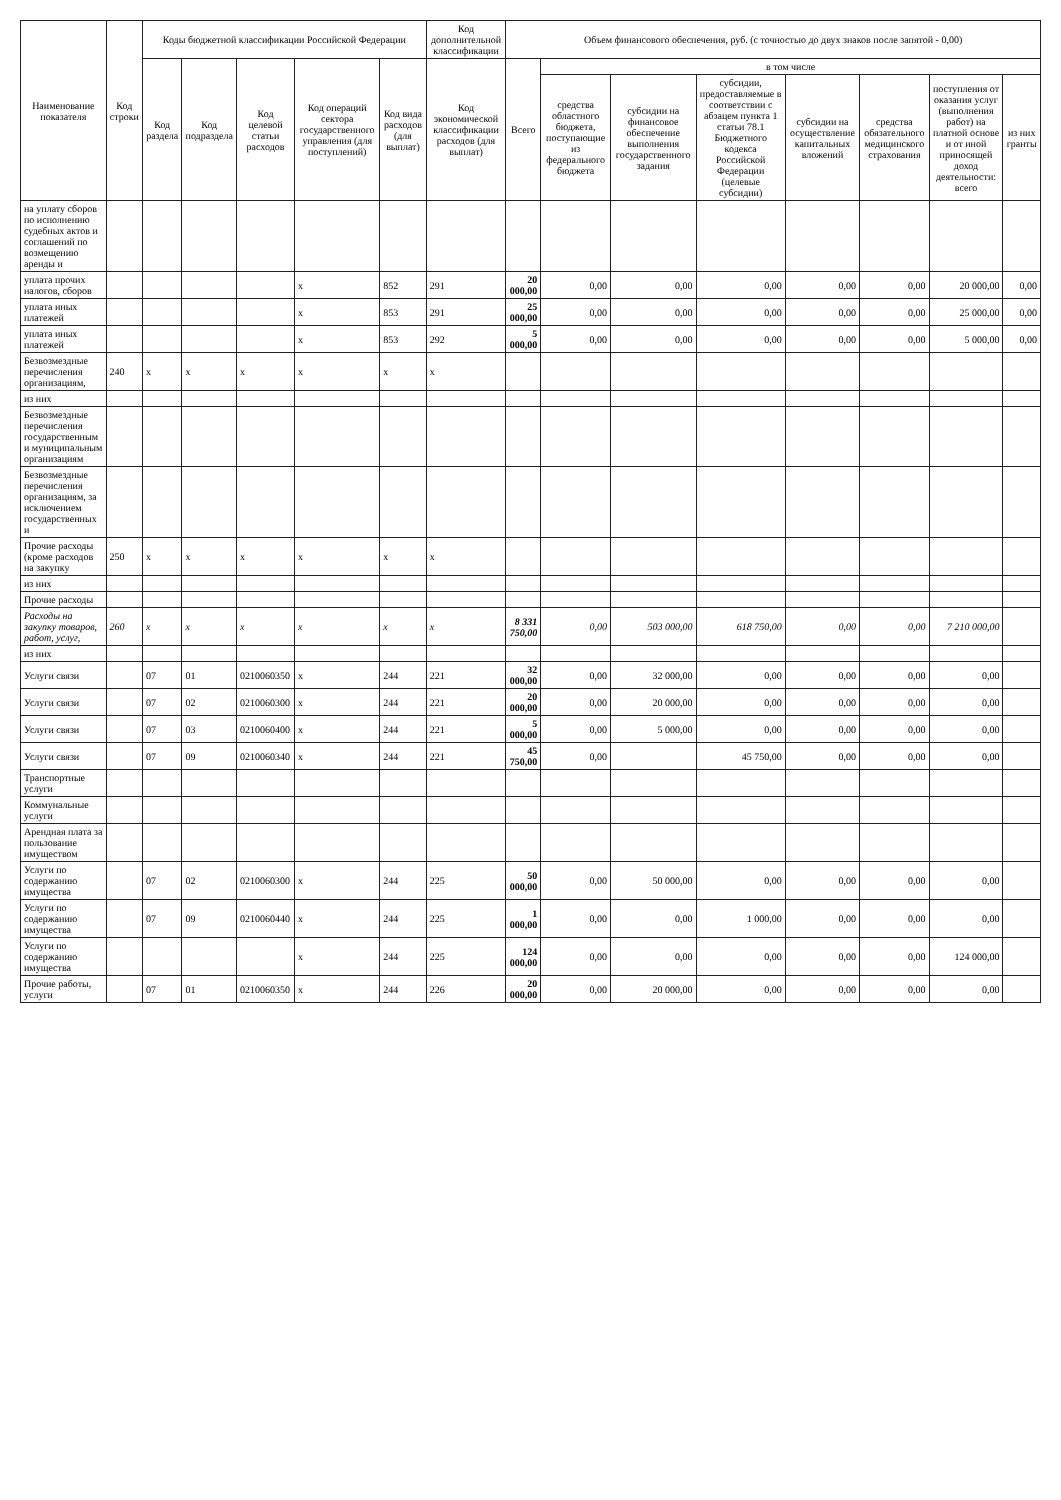| Наименование показателя | Код строки | Коды бюджетной классификации Российской Федерации | | | | | Код дополнительной классификации | Объем финансового обеспечения, руб. (с точностью до двух знаков после запятой - 0,00) | | | | | | | |
| --- | --- | --- | --- | --- | --- | --- | --- | --- | --- | --- | --- | --- | --- | --- | --- |
| | | Код раздела | Код подраздела | Код целевой статьи расходов | Код операций сектора государственного управления (для поступлений) | Код вида расходов (для выплат) | Код экономической классификации расходов (для выплат) | Всего | в том числе | | | | | | |
| | | | | | | | | | средства областного бюджета, поступающие из федерального бюджета | субсидии на финансовое обеспечение выполнения государственного задания | субсидии, предоставляемые в соответствии с абзацем пункта 1 статьи 78.1 Бюджетного кодекса Российской Федерации (целевые субсидии) | субсидии на осуществление капитальных вложений | средства обязательного медицинского страхования | поступления от оказания услуг (выполнения работ) на платной основе и от иной приносящей доход деятельности: всего | из них гранты |
| на уплату сборов по исполнению судебных актов и соглашений по возмещению аренды и | | | | | | | | | | | | | | | |
| уплата прочих налогов, сборов | | | | | x | 852 | 291 | 20 000,00 | 0,00 | 0,00 | 0,00 | 0,00 | 0,00 | 20 000,00 | 0,00 |
| уплата иных платежей | | | | | x | 853 | 291 | 25 000,00 | 0,00 | 0,00 | 0,00 | 0,00 | 0,00 | 25 000,00 | 0,00 |
| уплата иных платежей | | | | | x | 853 | 292 | 5 000,00 | 0,00 | 0,00 | 0,00 | 0,00 | 0,00 | 5 000,00 | 0,00 |
| Безвозмездные перечисления организациям, | 240 | x | x | x | x | x | x | | | | | | | | |
| из них | | | | | | | | | | | | | | | |
| Безвозмездные перечисления государственным и муниципальным организациям | | | | | | | | | | | | | | | |
| Безвозмездные перечисления организациям, за исключением государственных и | | | | | | | | | | | | | | | |
| Прочие расходы (кроме расходов на закупку | 250 | x | x | x | x | x | x | | | | | | | | |
| из них | | | | | | | | | | | | | | | |
| Прочие расходы | | | | | | | | | | | | | | | |
| Расходы на закупку товаров, работ, услуг, | 260 | x | x | x | x | x | x | 8 331 750,00 | 0,00 | 503 000,00 | 618 750,00 | 0,00 | 0,00 | 7 210 000,00 | |
| из них | | | | | | | | | | | | | | | |
| Услуги связи | | 07 | 01 | 0210060350 | x | 244 | 221 | 32 000,00 | 0,00 | 32 000,00 | 0,00 | 0,00 | 0,00 | 0,00 | |
| Услуги связи | | 07 | 02 | 0210060300 | x | 244 | 221 | 20 000,00 | 0,00 | 20 000,00 | 0,00 | 0,00 | 0,00 | 0,00 | |
| Услуги связи | | 07 | 03 | 0210060400 | x | 244 | 221 | 5 000,00 | 0,00 | 5 000,00 | 0,00 | 0,00 | 0,00 | 0,00 | |
| Услуги связи | | 07 | 09 | 0210060340 | x | 244 | 221 | 45 750,00 | 0,00 | | 45 750,00 | 0,00 | 0,00 | 0,00 | |
| Транспортные услуги | | | | | | | | | | | | | | | |
| Коммунальные услуги | | | | | | | | | | | | | | | |
| Арендная плата за пользование имуществом | | | | | | | | | | | | | | | |
| Услуги по содержанию имущества | | 07 | 02 | 0210060300 | x | 244 | 225 | 50 000,00 | 0,00 | 50 000,00 | 0,00 | 0,00 | 0,00 | 0,00 | |
| Услуги по содержанию имущества | | 07 | 09 | 0210060440 | x | 244 | 225 | 1 000,00 | 0,00 | 0,00 | 1 000,00 | 0,00 | 0,00 | 0,00 | |
| Услуги по содержанию имущества | | | | | x | 244 | 225 | 124 000,00 | 0,00 | 0,00 | 0,00 | 0,00 | 0,00 | 124 000,00 | |
| Прочие работы, услуги | | 07 | 01 | 0210060350 | x | 244 | 226 | 20 000,00 | 0,00 | 20 000,00 | 0,00 | 0,00 | 0,00 | 0,00 | |